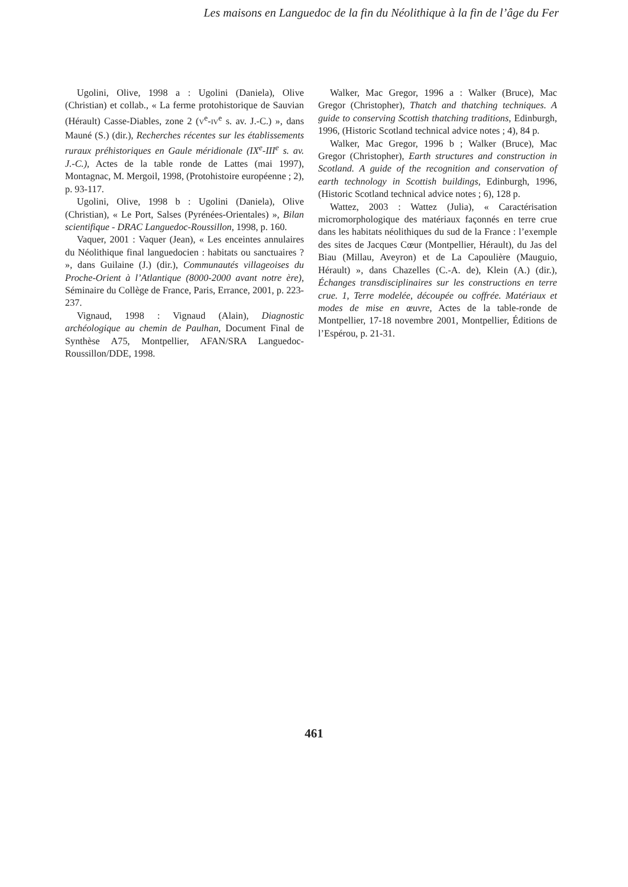Les maisons en Languedoc de la fin du Néolithique à la fin de l’âge du Fer
Ugolini, Olive, 1998 a : Ugolini (Daniela), Olive (Christian) et collab., « La ferme protohistorique de Sauvian (Hérault) Casse-Diables, zone 2 (V<sup>e</sup>-IV<sup>e</sup> s. av. J.-C.) », dans Mauné (S.) (dir.), Recherches récentes sur les établissements ruraux préhistoriques en Gaule méridionale (IX<sup>e</sup>-III<sup>e</sup> s. av. J.-C.), Actes de la table ronde de Lattes (mai 1997), Montagnac, M. Mergoil, 1998, (Protohistoire européenne ; 2), p. 93-117.
Ugolini, Olive, 1998 b : Ugolini (Daniela), Olive (Christian), « Le Port, Salses (Pyrénées-Orientales) », Bilan scientifique - DRAC Languedoc-Roussillon, 1998, p. 160.
Vaquer, 2001 : Vaquer (Jean), « Les enceintes annulaires du Néolithique final languedocien : habitats ou sanctuaires ? », dans Guilaine (J.) (dir.), Communautés villageoises du Proche-Orient à l’Atlantique (8000-2000 avant notre ère), Séminaire du Collège de France, Paris, Errance, 2001, p. 223-237.
Vignaud, 1998 : Vignaud (Alain), Diagnostic archéologique au chemin de Paulhan, Document Final de Synthèse A75, Montpellier, AFAN/SRA Languedoc-Roussillon/DDE, 1998.
Walker, Mac Gregor, 1996 a : Walker (Bruce), Mac Gregor (Christopher), Thatch and thatching techniques. A guide to conserving Scottish thatching traditions, Edinburgh, 1996, (Historic Scotland technical advice notes ; 4), 84 p.
Walker, Mac Gregor, 1996 b ; Walker (Bruce), Mac Gregor (Christopher), Earth structures and construction in Scotland. A guide of the recognition and conservation of earth technology in Scottish buildings, Edinburgh, 1996, (Historic Scotland technical advice notes ; 6), 128 p.
Wattez, 2003 : Wattez (Julia), « Caractérisation micromorphologique des matériaux façonnés en terre crue dans les habitats néolithiques du sud de la France : l’exemple des sites de Jacques Cœur (Montpellier, Hérault), du Jas del Biau (Millau, Aveyron) et de La Capoulière (Mauguio, Hérault) », dans Chazelles (C.-A. de), Klein (A.) (dir.), Échanges transdisciplinaires sur les constructions en terre crue. 1, Terre modelée, découpée ou coffrée. Matériaux et modes de mise en œuvre, Actes de la table-ronde de Montpellier, 17-18 novembre 2001, Montpellier, Éditions de l’Espérou, p. 21-31.
461